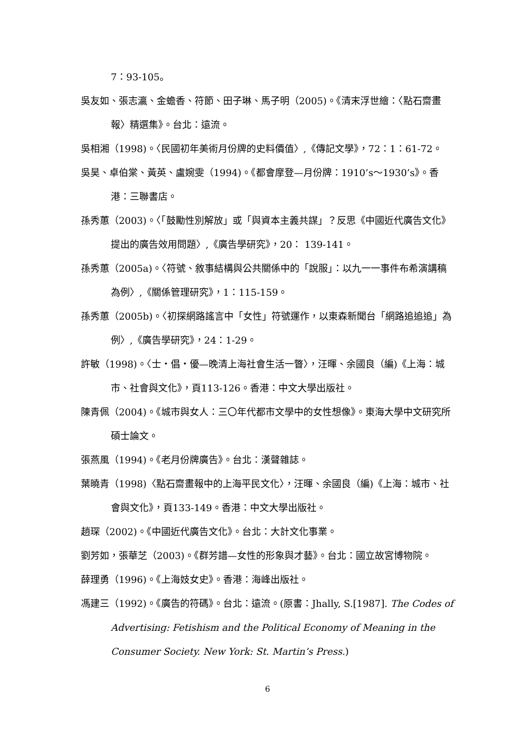7：93-105。
吳友如、張志瀛、金蟾香、符節、田子琳、馬子明（2005)。《清末浮世繪：〈點石齋畫報〉精選集》。台北：遠流。
吳相湘（1998)。〈民國初年美術月份牌的史料價值〉,《傳記文學》，72：1：61-72。
吳昊、卓伯棠、黃英、盧婉雯（1994)。《都會摩登—月份牌：1910’s～1930’s》。香港：三聯書店。
孫秀蕙（2003)。〈「鼓勵性別解放」或「與資本主義共謀」？反思《中國近代廣告文化》提出的廣告效用問題〉,《廣告學研究》，20： 139-141。
孫秀蕙（2005a)。〈符號、敘事結構與公共關係中的「說服」：以九一一事件布希演講稿為例〉,《關係管理研究》，1：115-159。
孫秀蕙（2005b)。〈初探網路謠言中「女性」符號運作，以東森新聞台「網路追追追」為例〉,《廣告學研究》，24：1-29。
許敏（1998)。〈士・倡・優—晚清上海社會生活一瞥〉，汪暉、余國良（編)《上海：城市、社會與文化》，頁113-126。香港：中文大學出版社。
陳青佩（2004)。《城市與女人：三〇年代都市文學中的女性想像》。東海大學中文研究所碩士論文。
張燕風（1994)。《老月份牌廣告》。台北：漢聲雜誌。
葉曉青（1998)〈點石齋畫報中的上海平民文化〉，汪暉、余國良（編)《上海：城市、社會與文化》，頁133-149。香港：中文大學出版社。
趙琛（2002)。《中國近代廣告文化》。台北：大計文化事業。
劉芳如，張華芝（2003)。《群芳譜—女性的形象與才藝》。台北：國立故宮博物院。
薛理勇（1996)。《上海妓女史》。香港：海峰出版社。
馮建三（1992)。《廣告的符碼》。台北：遠流。(原書：Jhally, S.[1987]. The Codes of Advertising: Fetishism and the Political Economy of Meaning in the Consumer Society. New York: St. Martin’s Press.)
6